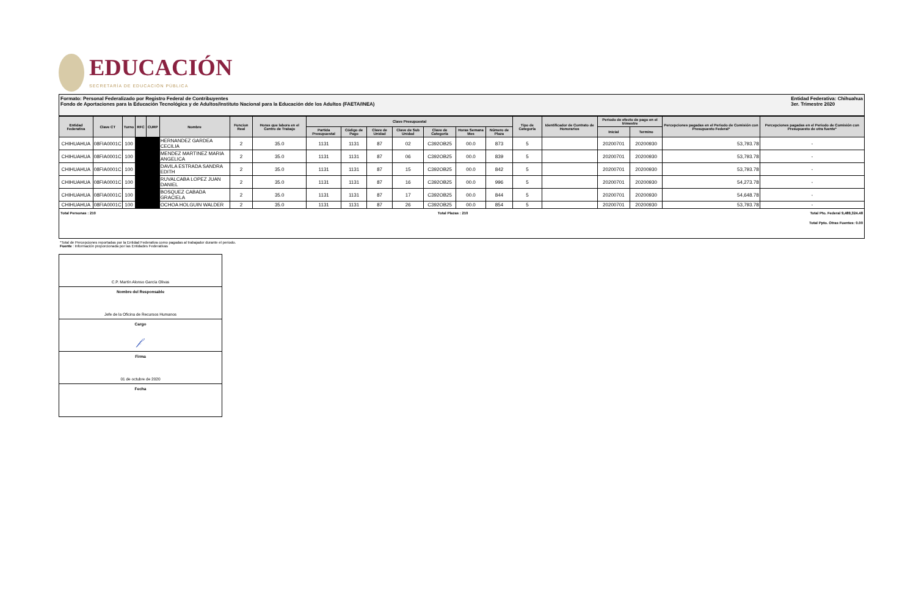EDUCACIÓN
SECRETARÍA DE EDUCACIÓN PÚBLICA
Formato: Personal Federalizado por Registro Federal de Contribuyentes
Fondo de Aportaciones para la Educación Tecnológica y de Adultos/Instituto Nacional para la Educación dde los Adultos (FAETA/INEA)
Entidad Federativa: Chihuahua
3er. Trimestre 2020
| Entidad Federativa | Clave CT | Turno | RFC | CURP | Nombre | Funcion Real | Horas que labora en el Centro de Trabajo | Clave Presupuestal | | | | | | | Tipo de Categoría | Identificador de Contrato de Honorarios | Periodo de efecto de pago en el trimestre | | Percepciones pagadas en el Periodo de Comisión con Presupuesto Federal* | Percepciones pagadas en el Periodo de Comisión con Presupuesto de otra fuente* |
| --- | --- | --- | --- | --- | --- | --- | --- | --- | --- | --- | --- | --- | --- | --- | --- | --- | --- | --- | --- | --- |
| | | | | | | | | Partida Presupuestal | Código de Pago | Clave de Unidad | Clave de Sub Unidad | Clave de Categoría | Horas Semana Mes | Número de Plaza | | | Inicial | Termino | | |
| CHIHUAHUA | 08FIA0001C | 100 | | | HERNANDEZ GARDEA CECILIA | 2 | 35.0 | 1131 | 1131 | 87 | 02 | C392OB25 | 00.0 | 873 | 5 | | 20200701 | 20200930 | 53,793.78 | - |
| CHIHUAHUA | 08FIA0001C | 100 | | | MENDEZ MARTINEZ MARIA ANGELICA | 2 | 35.0 | 1131 | 1131 | 87 | 06 | C392OB25 | 00.0 | 839 | 5 | | 20200701 | 20200930 | 53,793.78 | - |
| CHIHUAHUA | 08FIA0001C | 100 | | | DAVILA ESTRADA SANDRA EDITH | 2 | 35.0 | 1131 | 1131 | 87 | 15 | C392OB25 | 00.0 | 842 | 5 | | 20200701 | 20200930 | 53,793.78 | - |
| CHIHUAHUA | 08FIA0001C | 100 | | | RUVALCABA LOPEZ JUAN DANIEL | 2 | 35.0 | 1131 | 1131 | 87 | 16 | C392OB25 | 00.0 | 996 | 5 | | 20200701 | 20200930 | 54,273.78 | - |
| CHIHUAHUA | 08FIA0001C | 100 | | | BOSQUEZ CABADA GRACIELA | 2 | 35.0 | 1131 | 1131 | 87 | 17 | C392OB25 | 00.0 | 844 | 5 | | 20200701 | 20200930 | 54,648.78 | - |
| CHIHUAHUA | 08FIA0001C | 100 | | | OCHOA HOLGUIN WALDER | 2 | 35.0 | 1131 | 1131 | 87 | 26 | C392OB25 | 00.0 | 854 | 5 | | 20200701 | 20200930 | 53,793.78 | - |
Total Personas : 210 Total Plazas : 210 Total Pto. Federal 9,489,324.48
Total Ppto. Otras Fuentes: 0.00
*Total de Percepciones reportadas por la Entidad Federativa como pagadas al trabajador durante el periodo.
Fuente : Información proporcionada por las Entidades Federativas
C.P. Martín Alonso García Olivas
Nombre del Responsable
Jefe de la Oficina de Recursos Humanos
Cargo
𝒻
Firma
01 de octubre de 2020
Fecha